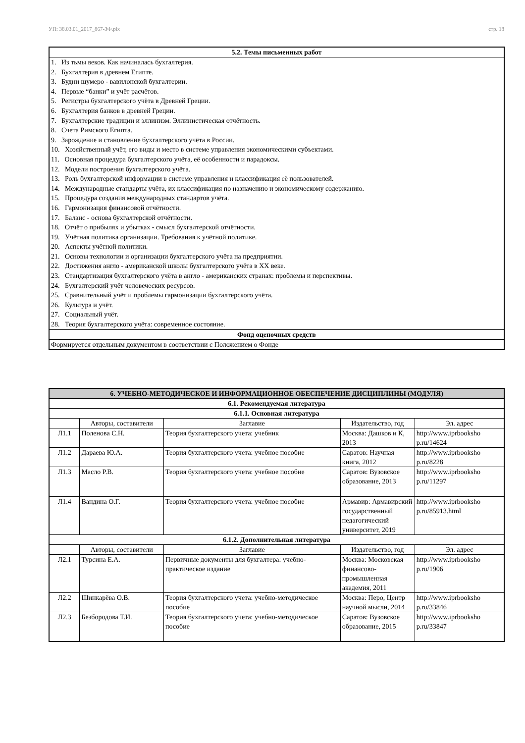УП: 38.03.01_2017_867-ЗФ.plx стр. 18
| 5.2. Темы письменных работ |
| --- |
| 1. Из тьмы веков. Как начиналась бухгалтерия. 2. Бухгалтерия в древнем Египте. 3. Будни шумеро - вавилонской бухгалтерии. 4. Первые “банки” и учёт расчётов. 5. Регистры бухгалтерского учёта в Древней Греции. 6. Бухгалтерия банков в древней Греции. 7. Бухгалтерские традиции и эллинизм. Эллинистическая отчётность. 8. Счета Римского Египта. 9. Зарождение и становление бухгалтерского учёта в России. 10. Хозяйственный учёт, его виды и место в системе управления экономическими субъектами. 11. Основная процедура бухгалтерского учёта, её особенности и парадоксы. 12. Модели построения бухгалтерского учёта. 13. Роль бухгалтерской информации в системе управления и классификация её пользователей. 14. Международные стандарты учёта, их классификация по назначению и экономическому содержанию. 15. Процедура создания международных стандартов учёта. 16. Гармонизация финансовой отчётности. 17. Баланс - основа бухгалтерской отчётности. 18. Отчёт о прибылях и убытках - смысл бухгалтерской отчётности. 19. Учётная политика организации. Требования к учётной политике. 20. Аспекты учётной политики. 21. Основы технологии и организации бухгалтерского учёта на предприятии. 22. Достижения англо - американской школы бухгалтерского учёта в XX веке. 23. Стандартизация бухгалтерского учёта в англо - американских странах: проблемы и перспективы. 24. Бухгалтерский учёт человеческих ресурсов. 25. Сравнительный учёт и проблемы гармонизации бухгалтерского учёта. 26. Культура и учёт. 27. Социальный учёт. 28. Теория бухгалтерского учёта: современное состояние. |
| Фонд оценочных средств |
| Формируется отдельным документом в соответствии с Положением о Фонде |
| 6. УЧЕБНО-МЕТОДИЧЕСКОЕ И ИНФОРМАЦИОННОЕ ОБЕСПЕЧЕНИЕ ДИСЦИПЛИНЫ (МОДУЛЯ) | | | | |
| --- | --- | --- | --- | --- |
| 6.1. Рекомендуемая литература | | | | |
| 6.1.1. Основная литература | | | | |
| | Авторы, составители | Заглавие | Издательство, год | Эл. адрес |
| Л1.1 | Поленова С.Н. | Теория бухгалтерского учета: учебник | Москва: Дашков и К, 2013 | http://www.iprbooksho p.ru/14624 |
| Л1.2 | Дараева Ю.А. | Теория бухгалтерского учета: учебное пособие | Саратов: Научная книга, 2012 | http://www.iprbooksho p.ru/8228 |
| Л1.3 | Масло Р.В. | Теория бухгалтерского учета: учебное пособие | Саратов: Вузовское образование, 2013 | http://www.iprbooksho p.ru/11297 |
| Л1.4 | Вандина О.Г. | Теория бухгалтерского учета: учебное пособие | Армавир: Армавирский государственный педагогический университет, 2019 | http://www.iprbooksho p.ru/85913.html |
| 6.1.2. Дополнительная литература | | | | |
| | Авторы, составители | Заглавие | Издательство, год | Эл. адрес |
| Л2.1 | Турсина Е.А. | Первичные документы для бухгалтера: учебно-практическое издание | Москва: Московская финансово-промышленная академия, 2011 | http://www.iprbooksho p.ru/1906 |
| Л2.2 | Шинкарёва О.В. | Теория бухгалтерского учета: учебно-методическое пособие | Москва: Перо, Центр научной мысли, 2014 | http://www.iprbooksho p.ru/33846 |
| Л2.3 | Безбородова Т.И. | Теория бухгалтерского учета: учебно-методическое пособие | Саратов: Вузовское образование, 2015 | http://www.iprbooksho p.ru/33847 |